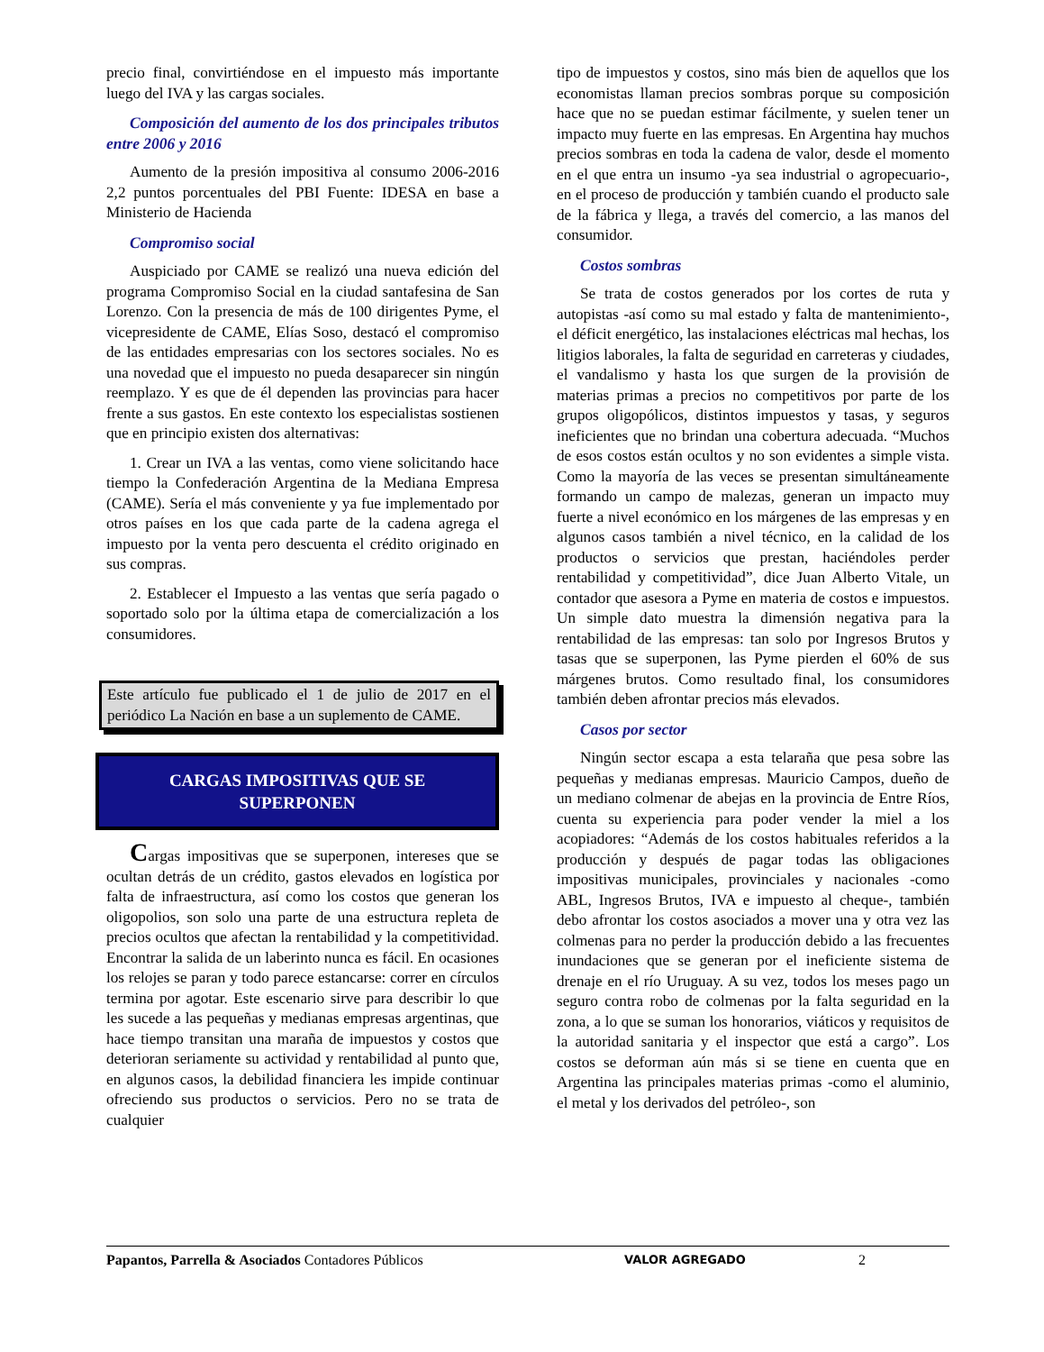precio final, convirtiéndose en el impuesto más importante luego del IVA y las cargas sociales.
Composición del aumento de los dos principales tributos entre 2006 y 2016
Aumento de la presión impositiva al consumo 2006-2016 2,2 puntos porcentuales del PBI Fuente: IDESA en base a Ministerio de Hacienda
Compromiso social
Auspiciado por CAME se realizó una nueva edición del programa Compromiso Social en la ciudad santafesina de San Lorenzo. Con la presencia de más de 100 dirigentes Pyme, el vicepresidente de CAME, Elías Soso, destacó el compromiso de las entidades empresarias con los sectores sociales. No es una novedad que el impuesto no pueda desaparecer sin ningún reemplazo. Y es que de él dependen las provincias para hacer frente a sus gastos. En este contexto los especialistas sostienen que en principio existen dos alternativas:
1. Crear un IVA a las ventas, como viene solicitando hace tiempo la Confederación Argentina de la Mediana Empresa (CAME). Sería el más conveniente y ya fue implementado por otros países en los que cada parte de la cadena agrega el impuesto por la venta pero descuenta el crédito originado en sus compras.
2. Establecer el Impuesto a las ventas que sería pagado o soportado solo por la última etapa de comercialización a los consumidores.
Este artículo fue publicado el 1 de julio de 2017 en el periódico La Nación en base a un suplemento de CAME.
CARGAS IMPOSITIVAS QUE SE
SUPERPONEN
Cargas impositivas que se superponen, intereses que se ocultan detrás de un crédito, gastos elevados en logística por falta de infraestructura, así como los costos que generan los oligopolios, son solo una parte de una estructura repleta de precios ocultos que afectan la rentabilidad y la competitividad. Encontrar la salida de un laberinto nunca es fácil. En ocasiones los relojes se paran y todo parece estancarse: correr en círculos termina por agotar. Este escenario sirve para describir lo que les sucede a las pequeñas y medianas empresas argentinas, que hace tiempo transitan una maraña de impuestos y costos que deterioran seriamente su actividad y rentabilidad al punto que, en algunos casos, la debilidad financiera les impide continuar ofreciendo sus productos o servicios. Pero no se trata de cualquier
tipo de impuestos y costos, sino más bien de aquellos que los economistas llaman precios sombras porque su composición hace que no se puedan estimar fácilmente, y suelen tener un impacto muy fuerte en las empresas. En Argentina hay muchos precios sombras en toda la cadena de valor, desde el momento en el que entra un insumo -ya sea industrial o agropecuario-, en el proceso de producción y también cuando el producto sale de la fábrica y llega, a través del comercio, a las manos del consumidor.
Costos sombras
Se trata de costos generados por los cortes de ruta y autopistas -así como su mal estado y falta de mantenimiento-, el déficit energético, las instalaciones eléctricas mal hechas, los litigios laborales, la falta de seguridad en carreteras y ciudades, el vandalismo y hasta los que surgen de la provisión de materias primas a precios no competitivos por parte de los grupos oligopólicos, distintos impuestos y tasas, y seguros ineficientes que no brindan una cobertura adecuada. “Muchos de esos costos están ocultos y no son evidentes a simple vista. Como la mayoría de las veces se presentan simultáneamente formando un campo de malezas, generan un impacto muy fuerte a nivel económico en los márgenes de las empresas y en algunos casos también a nivel técnico, en la calidad de los productos o servicios que prestan, haciéndoles perder rentabilidad y competitividad”, dice Juan Alberto Vitale, un contador que asesora a Pyme en materia de costos e impuestos. Un simple dato muestra la dimensión negativa para la rentabilidad de las empresas: tan solo por Ingresos Brutos y tasas que se superponen, las Pyme pierden el 60% de sus márgenes brutos. Como resultado final, los consumidores también deben afrontar precios más elevados.
Casos por sector
Ningún sector escapa a esta telaraña que pesa sobre las pequeñas y medianas empresas. Mauricio Campos, dueño de un mediano colmenar de abejas en la provincia de Entre Ríos, cuenta su experiencia para poder vender la miel a los acopiadores: “Además de los costos habituales referidos a la producción y después de pagar todas las obligaciones impositivas municipales, provinciales y nacionales -como ABL, Ingresos Brutos, IVA e impuesto al cheque-, también debo afrontar los costos asociados a mover una y otra vez las colmenas para no perder la producción debido a las frecuentes inundaciones que se generan por el ineficiente sistema de drenaje en el río Uruguay. A su vez, todos los meses pago un seguro contra robo de colmenas por la falta seguridad en la zona, a lo que se suman los honorarios, viáticos y requisitos de la autoridad sanitaria y el inspector que está a cargo”. Los costos se deforman aún más si se tiene en cuenta que en Argentina las principales materias primas -como el aluminio, el metal y los derivados del petróleo-, son
Papantos, Parrella & Asociados Contadores Públicos VALOR AGREGADO 2